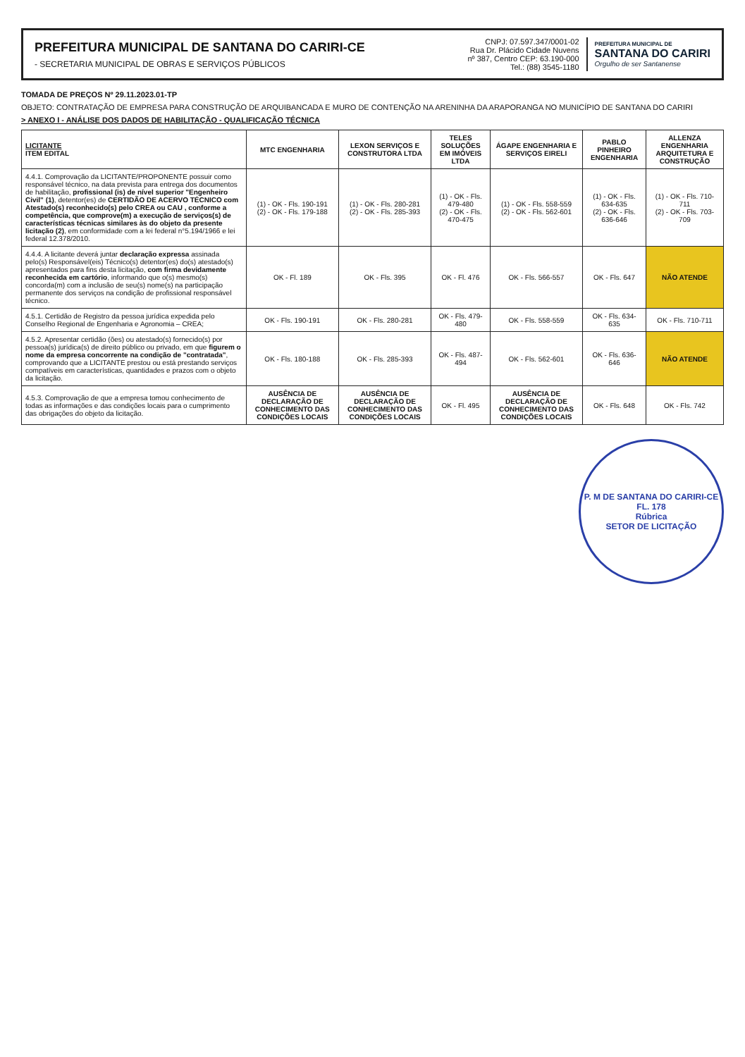PREFEITURA MUNICIPAL DE SANTANA DO CARIRI-CE
- SECRETARIA MUNICIPAL DE OBRAS E SERVIÇOS PÚBLICOS
CNPJ: 07.597.347/0001-02
Rua Dr. Plácido Cidade Nuvens
nº 387, Centro CEP: 63.190-000
Tel.: (88) 3545-1180
PREFEITURA MUNICIPAL DE
SANTANA DO CARIRI
Orgulho de ser Santanense
TOMADA DE PREÇOS Nº 29.11.2023.01-TP
OBJETO: CONTRATAÇÃO DE EMPRESA PARA CONSTRUÇÃO DE ARQUIBANCADA E MURO DE CONTENÇÃO NA ARENINHA DA ARAPORANGA NO MUNICÍPIO DE SANTANA DO CARIRI
> ANEXO I - ANÁLISE DOS DADOS DE HABILITAÇÃO - QUALIFICAÇÃO TÉCNICA
| LICITANTE ITEM EDITAL | MTC ENGENHARIA | LEXON SERVIÇOS E CONSTRUTORA LTDA | TELES SOLUÇÕES EM IMÓVEIS LTDA | ÁGAPE ENGENHARIA E SERVIÇOS EIRELI | PABLO PINHEIRO ENGENHARIA | ALLENZA ENGENHARIA ARQUITETURA E CONSTRUÇÃO |
| --- | --- | --- | --- | --- | --- | --- |
| 4.4.1. Comprovação da LICITANTE/PROPONENTE possuir como responsável técnico, na data prevista para entrega dos documentos de habilitação, profissional (is) de nível superior "Engenheiro Civil" (1) , detentor(es) de CERTIDÃO DE ACERVO TÉCNICO com Atestado(s) reconhecido(s) pelo CREA ou CAU , conforme a competência, que comprove(m) a execução de serviços(s) de características técnicas similares às do objeto da presente licitação (2) , em conformidade com a lei federal n°5.194/1966 e lei federal 12.378/2010. | (1) - OK - Fls. 190-191 (2) - OK - Fls. 179-188 | (1) - OK - Fls. 280-281 (2) - OK - Fls. 285-393 | (1) - OK - Fls. 479-480 (2) - OK - Fls. 470-475 | (1) - OK - Fls. 558-559 (2) - OK - Fls. 562-601 | (1) - OK - Fls. 634-635 (2) - OK - Fls. 636-646 | (1) - OK - Fls. 710-711 (2) - OK - Fls. 703-709 |
| 4.4.4. A licitante deverá juntar declaração expressa assinada pelo(s) Responsável(eis) Técnico(s) detentor(es) do(s) atestado(s) apresentados para fins desta licitação, com firma devidamente reconhecida em cartório , informando que o(s) mesmo(s) concorda(m) com a inclusão de seu(s) nome(s) na participação permanente dos serviços na condição de profissional responsável técnico. | OK - Fl. 189 | OK - Fls. 395 | OK - Fl. 476 | OK - Fls. 566-557 | OK - Fls. 647 | NÃO ATENDE |
| 4.5.1. Certidão de Registro da pessoa jurídica expedida pelo Conselho Regional de Engenharia e Agronomia – CREA; | OK - Fls. 190-191 | OK - Fls. 280-281 | OK - Fls. 479-480 | OK - Fls. 558-559 | OK - Fls. 634-635 | OK - Fls. 710-711 |
| 4.5.2. Apresentar certidão (ões) ou atestado(s) fornecido(s) por pessoa(s) jurídica(s) de direito público ou privado, em que figurem o nome da empresa concorrente na condição de "contratada" , comprovando que a LICITANTE prestou ou está prestando serviços compatíveis em características, quantidades e prazos com o objeto da licitação. | OK - Fls. 180-188 | OK - Fls. 285-393 | OK - Fls. 487-494 | OK - Fls. 562-601 | OK - Fls. 636-646 | NÃO ATENDE |
| 4.5.3. Comprovação de que a empresa tomou conhecimento de todas as informações e das condições locais para o cumprimento das obrigações do objeto da licitação. | AUSÊNCIA DE DECLARAÇÃO DE CONHECIMENTO DAS CONDIÇÕES LOCAIS | AUSÊNCIA DE DECLARAÇÃO DE CONHECIMENTO DAS CONDIÇÕES LOCAIS | OK - Fl. 495 | AUSÊNCIA DE DECLARAÇÃO DE CONHECIMENTO DAS CONDIÇÕES LOCAIS | OK - Fls. 648 | OK - Fls. 742 |
P. M DE SANTANA DO CARIRI-CE
FL. 178
Rúbrica
SETOR DE LICITAÇÃO